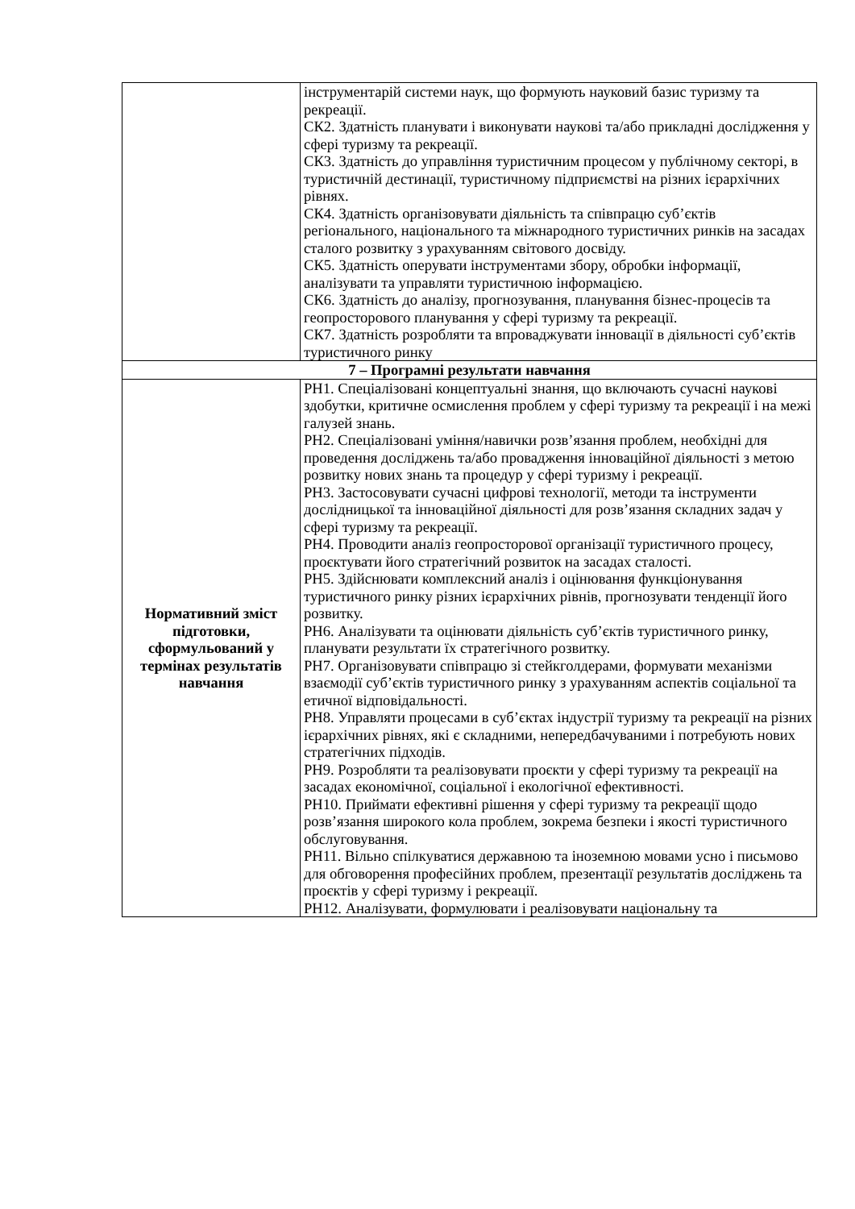| | інструментарій системи наук, що формують науковий базис туризму та рекреації. СК2. Здатність планувати і виконувати наукові та/або прикладні дослідження у сфері туризму та рекреації. СК3. Здатність до управління туристичним процесом у публічному секторі, в туристичній дестинації, туристичному підприємстві на різних ієрархічних рівнях. СК4. Здатність організовувати діяльність та співпрацю суб’єктів регіонального, національного та міжнародного туристичних ринків на засадах сталого розвитку з урахуванням світового досвіду. СК5. Здатність оперувати інструментами збору, обробки інформації, аналізувати та управляти туристичною інформацією. СК6. Здатність до аналізу, прогнозування, планування бізнес-процесів та геопросторового планування у сфері туризму та рекреації. СК7. Здатність розробляти та впроваджувати інновації в діяльності суб’єктів туристичного ринку |
| 7 – Програмні результати навчання | |
| Нормативний зміст підготовки, сформульований у термінах результатів навчання | РН1. Спеціалізовані концептуальні знання, що включають сучасні наукові здобутки, критичне осмислення проблем у сфері туризму та рекреації і на межі галузей знань. РН2. Спеціалізовані уміння/навички розв’язання проблем, необхідні для проведення досліджень та/або провадження інноваційної діяльності з метою розвитку нових знань та процедур у сфері туризму і рекреації. РН3. Застосовувати сучасні цифрові технології, методи та інструменти дослідницької та інноваційної діяльності для розв’язання складних задач у сфері туризму та рекреації. РН4. Проводити аналіз геопросторової організації туристичного процесу, проєктувати його стратегічний розвиток на засадах сталості. РН5. Здійснювати комплексний аналіз і оцінювання функціонування туристичного ринку різних ієрархічних рівнів, прогнозувати тенденції його розвитку. РН6. Аналізувати та оцінювати діяльність суб’єктів туристичного ринку, планувати результати їх стратегічного розвитку. РН7. Організовувати співпрацю зі стейкголдерами, формувати механізми взаємодії суб’єктів туристичного ринку з урахуванням аспектів соціальної та етичної відповідальності. РН8. Управляти процесами в суб’єктах індустрії туризму та рекреації на різних ієрархічних рівнях, які є складними, непередбачуваними і потребують нових стратегічних підходів. РН9. Розробляти та реалізовувати проєкти у сфері туризму та рекреації на засадах економічної, соціальної і екологічної ефективності. РН10. Приймати ефективні рішення у сфері туризму та рекреації щодо розв’язання широкого кола проблем, зокрема безпеки і якості туристичного обслуговування. РН11. Вільно спілкуватися державною та іноземною мовами усно і письмово для обговорення професійних проблем, презентації результатів досліджень та проєктів у сфері туризму і рекреації. РН12. Аналізувати, формулювати і реалізовувати національну та |